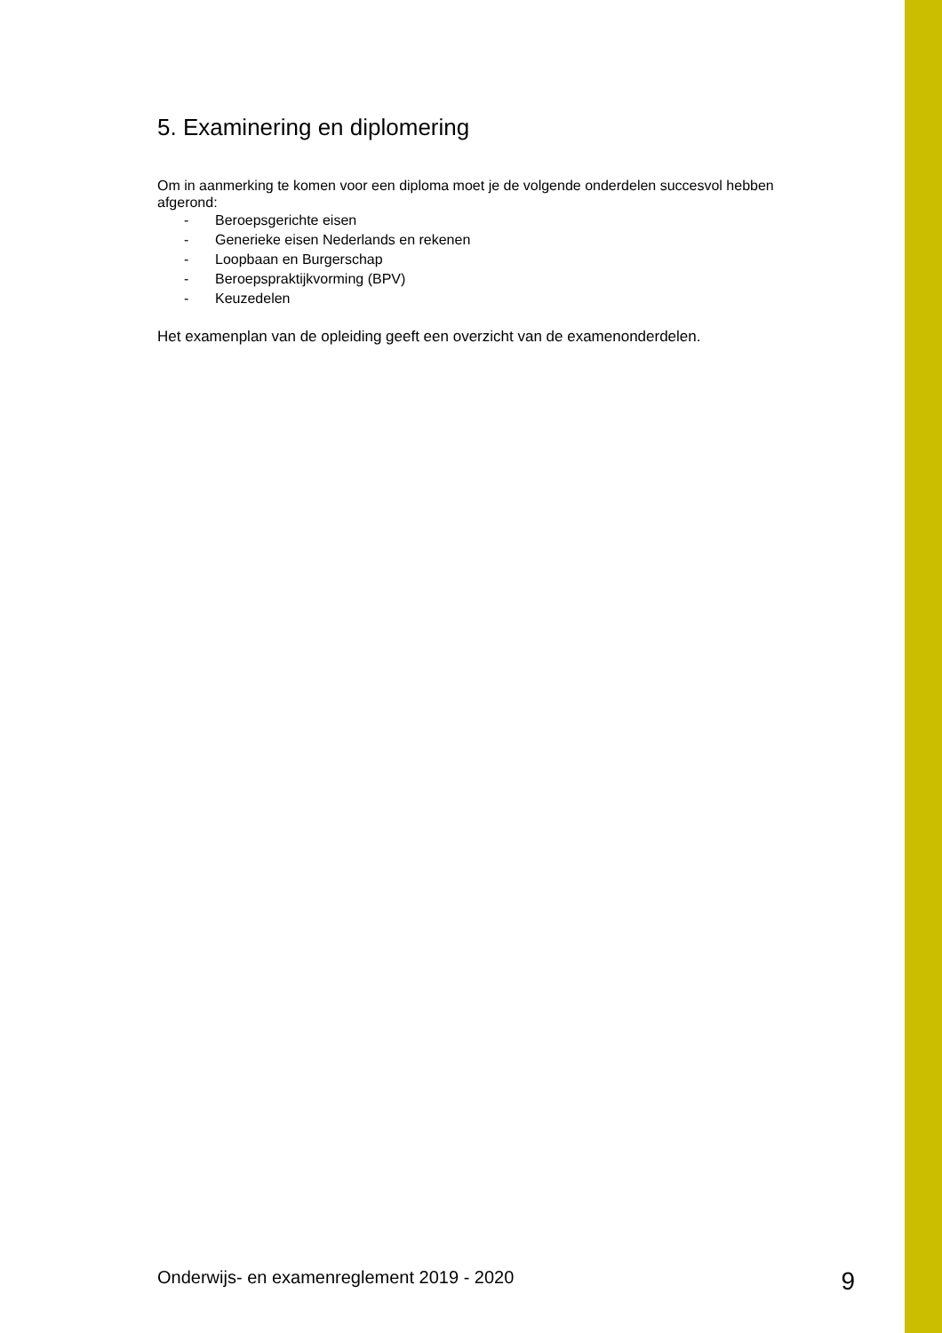5. Examinering en diplomering
Om in aanmerking te komen voor een diploma moet je de volgende onderdelen succesvol hebben afgerond:
- Beroepsgerichte eisen
- Generieke eisen Nederlands en rekenen
- Loopbaan en Burgerschap
- Beroepspraktijkvorming (BPV)
- Keuzedelen
Het examenplan van de opleiding geeft een overzicht van de examenonderdelen.
Onderwijs- en examenreglement 2019 - 2020 9